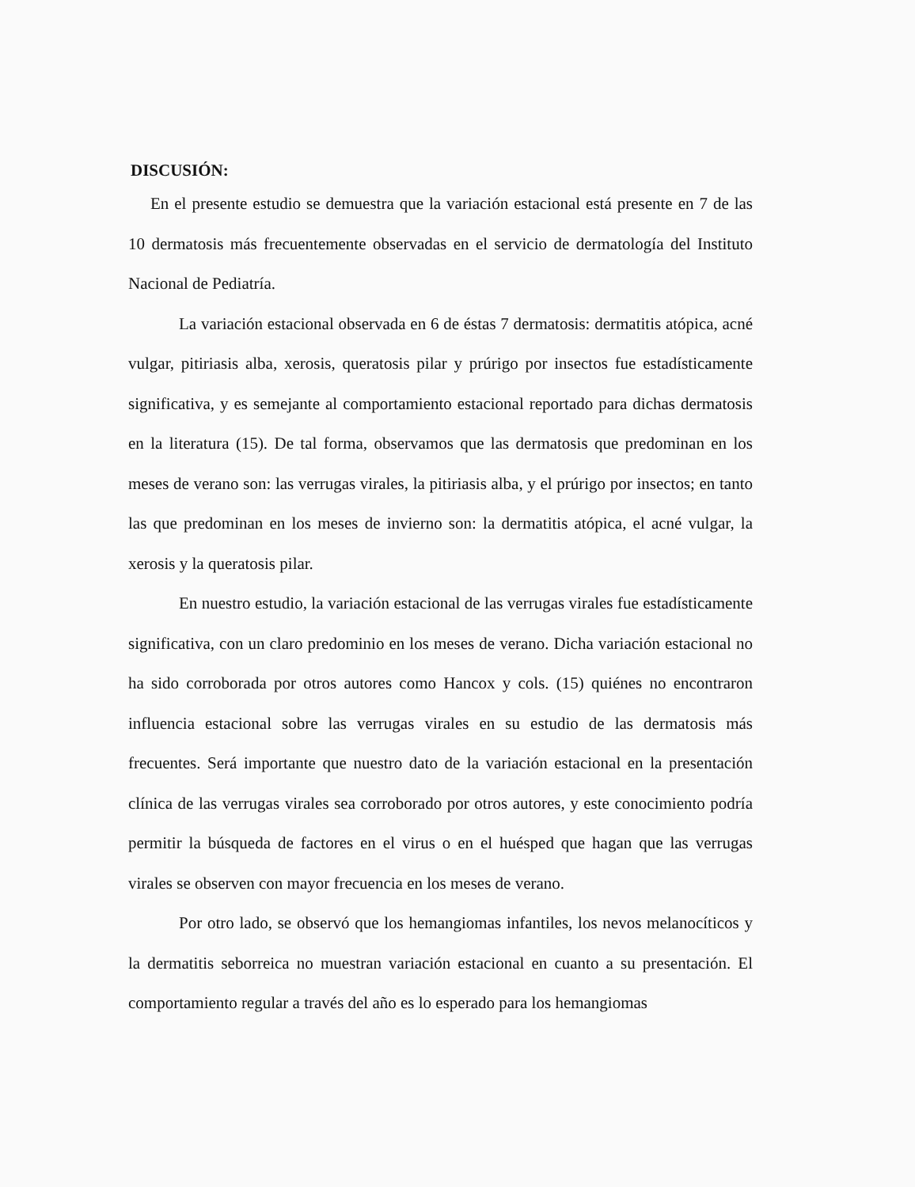DISCUSIÓN:
En el presente estudio se demuestra que la variación estacional está presente en 7 de las 10 dermatosis más frecuentemente observadas en el servicio de dermatología del Instituto Nacional de Pediatría.
La variación estacional observada en 6 de éstas 7 dermatosis: dermatitis atópica, acné vulgar, pitiriasis alba, xerosis, queratosis pilar y prúrigo por insectos fue estadísticamente significativa, y es semejante al comportamiento estacional reportado para dichas dermatosis en la literatura (15). De tal forma, observamos que las dermatosis que predominan en los meses de verano son: las verrugas virales, la pitiriasis alba, y el prúrigo por insectos; en tanto las que predominan en los meses de invierno son: la dermatitis atópica, el acné vulgar, la xerosis y la queratosis pilar.
En nuestro estudio, la variación estacional de las verrugas virales fue estadísticamente significativa, con un claro predominio en los meses de verano. Dicha variación estacional no ha sido corroborada por otros autores como Hancox y cols. (15) quiénes no encontraron influencia estacional sobre las verrugas virales en su estudio de las dermatosis más frecuentes. Será importante que nuestro dato de la variación estacional en la presentación clínica de las verrugas virales sea corroborado por otros autores, y este conocimiento podría permitir la búsqueda de factores en el virus o en el huésped que hagan que las verrugas virales se observen con mayor frecuencia en los meses de verano.
Por otro lado, se observó que los hemangiomas infantiles, los nevos melanocíticos y la dermatitis seborreica no muestran variación estacional en cuanto a su presentación. El comportamiento regular a través del año es lo esperado para los hemangiomas